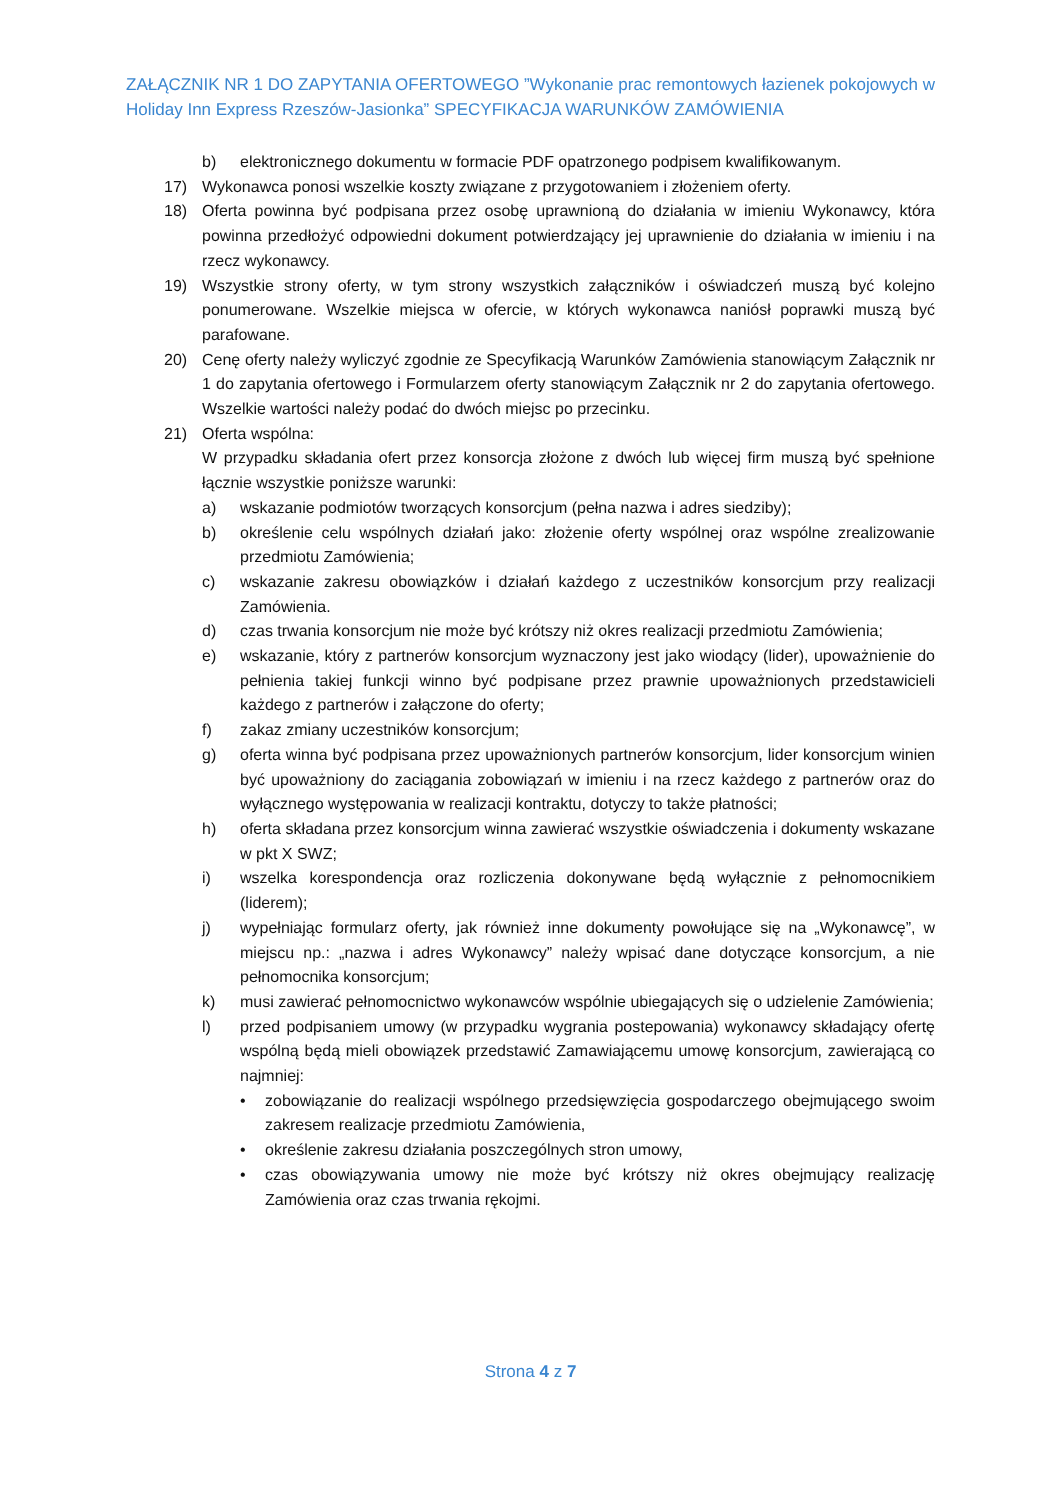ZAŁĄCZNIK NR 1 DO ZAPYTANIA OFERTOWEGO ”Wykonanie prac remontowych łazienek pokojowych w Holiday Inn Express Rzeszów-Jasionka” SPECYFIKACJA WARUNKÓW ZAMÓWIENIA
b) elektronicznego dokumentu w formacie PDF opatrzonego podpisem kwalifikowanym.
17) Wykonawca ponosi wszelkie koszty związane z przygotowaniem i złożeniem oferty.
18) Oferta powinna być podpisana przez osobę uprawnioną do działania w imieniu Wykonawcy, która powinna przedłożyć odpowiedni dokument potwierdzający jej uprawnienie do działania w imieniu i na rzecz wykonawcy.
19) Wszystkie strony oferty, w tym strony wszystkich załączników i oświadczeń muszą być kolejno ponumerowane. Wszelkie miejsca w ofercie, w których wykonawca naniósł poprawki muszą być parafowane.
20) Cenę oferty należy wyliczyć zgodnie ze Specyfikacją Warunków Zamówienia stanowiącym Załącznik nr 1 do zapytania ofertowego i Formularzem oferty stanowiącym Załącznik nr 2 do zapytania ofertowego. Wszelkie wartości należy podać do dwóch miejsc po przecinku.
21) Oferta wspólna:
W przypadku składania ofert przez konsorcja złożone z dwóch lub więcej firm muszą być spełnione łącznie wszystkie poniższe warunki:
a) wskazanie podmiotów tworzących konsorcjum (pełna nazwa i adres siedziby);
b) określenie celu wspólnych działań jako: złożenie oferty wspólnej oraz wspólne zrealizowanie przedmiotu Zamówienia;
c) wskazanie zakresu obowiązków i działań każdego z uczestników konsorcjum przy realizacji Zamówienia.
d) czas trwania konsorcjum nie może być krótszy niż okres realizacji przedmiotu Zamówienia;
e) wskazanie, który z partnerów konsorcjum wyznaczony jest jako wiodący (lider), upoważnienie do pełnienia takiej funkcji winno być podpisane przez prawnie upoważnionych przedstawicieli każdego z partnerów i załączone do oferty;
f) zakaz zmiany uczestników konsorcjum;
g) oferta winna być podpisana przez upoważnionych partnerów konsorcjum, lider konsorcjum winien być upoważniony do zaciągania zobowiązań w imieniu i na rzecz każdego z partnerów oraz do wyłącznego występowania w realizacji kontraktu, dotyczy to także płatności;
h) oferta składana przez konsorcjum winna zawierać wszystkie oświadczenia i dokumenty wskazane w pkt X SWZ;
i) wszelka korespondencja oraz rozliczenia dokonywane będą wyłącznie z pełnomocnikiem (liderem);
j) wypełniając formularz oferty, jak również inne dokumenty powołujące się na „Wykonawcę”, w miejscu np.: „nazwa i adres Wykonawcy” należy wpisać dane dotyczące konsorcjum, a nie pełnomocnika konsorcjum;
k) musi zawierać pełnomocnictwo wykonawców wspólnie ubiegających się o udzielenie Zamówienia;
l) przed podpisaniem umowy (w przypadku wygrania postepowania) wykonawcy składający ofertę wspólną będą mieli obowiązek przedstawić Zamawiającemu umowę konsorcjum, zawierającą co najmniej:
• zobowiązanie do realizacji wspólnego przedsięwzięcia gospodarczego obejmującego swoim zakresem realizacje przedmiotu Zamówienia,
• określenie zakresu działania poszczególnych stron umowy,
• czas obowiązywania umowy nie może być krótszy niż okres obejmujący realizację Zamówienia oraz czas trwania rękojmi.
Strona 4 z 7